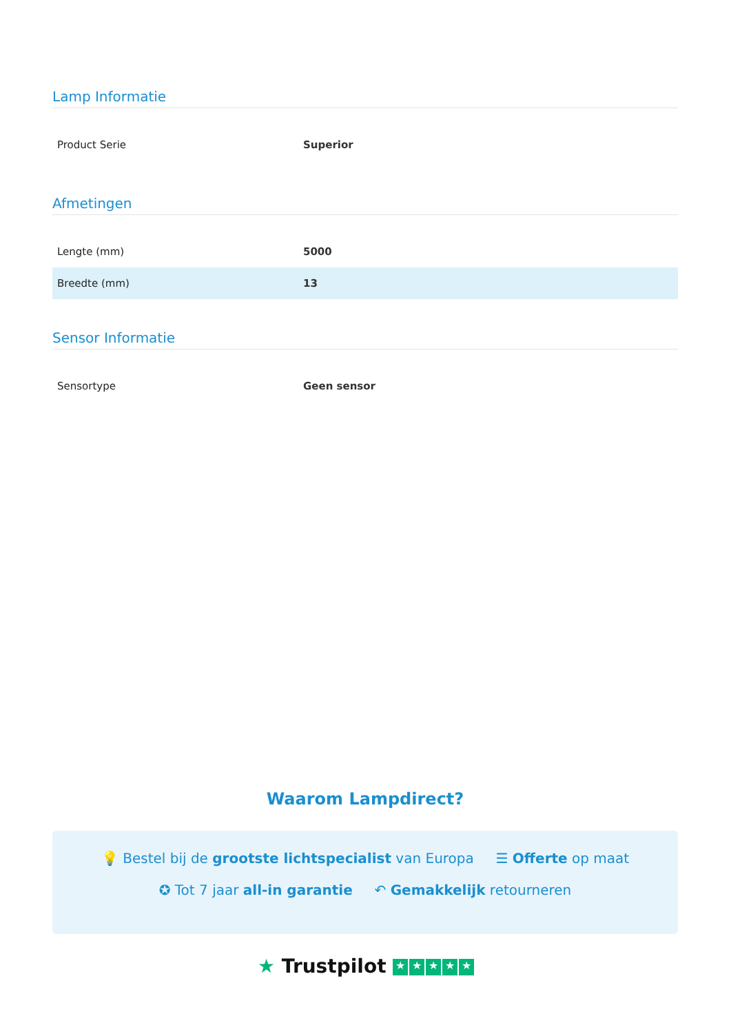Lamp Informatie
| Product Serie | Superior |
Afmetingen
| Lengte (mm) | 5000 |
| Breedte (mm) | 13 |
Sensor Informatie
| Sensortype | Geen sensor |
Waarom Lampdirect?
💡 Bestel bij de grootste lichtspecialist van Europa ☰ Offerte op maat
✪ Tot 7 jaar all-in garantie ↶ Gemakkelijk retourneren
★ Trustpilot ★ ★ ★ ★ ★